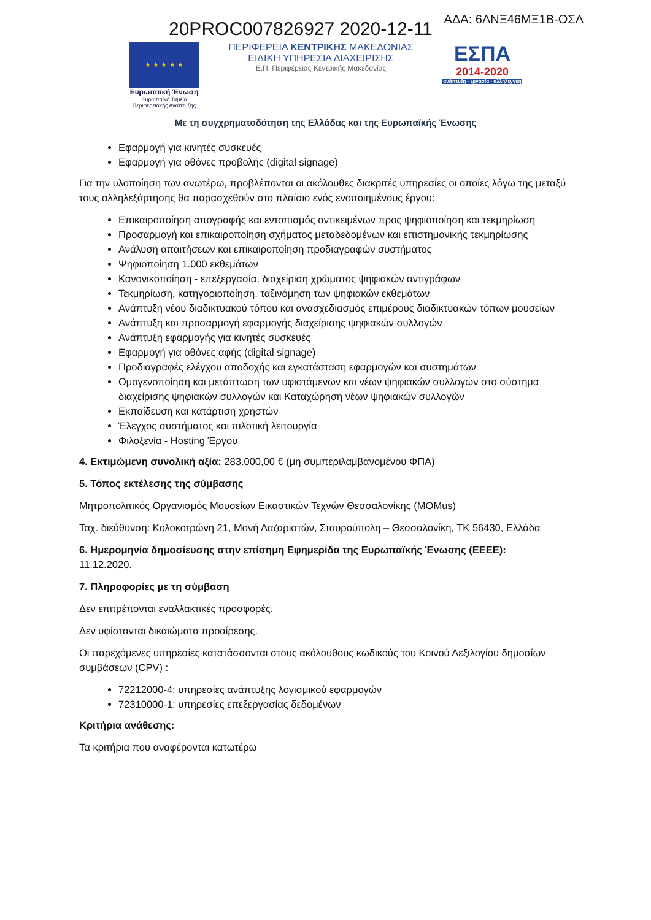ΑΔΑ: 6ΛΝΞ46ΜΞ1Β-ΟΣΛ 20PROC007826927 2020-12-11
★ ★ ★ ★ ★
Ευρωπαϊκή Ένωση
Ευρωπαϊκό Ταμείο
Περιφερειακής Ανάπτυξης
ΠΕΡΙΦΕΡΕΙΑ ΚΕΝΤΡΙΚΗΣ ΜΑΚΕΔΟΝΙΑΣ
ΕΙΔΙΚΗ ΥΠΗΡΕΣΙΑ ΔΙΑΧΕΙΡΙΣΗΣ
Ε.Π. Περιφέρειας Κεντρικής Μακεδονίας
ΕΣΠΑ
2014-2020
ανάπτυξη - εργασία - αλληλεγγύη
Με τη συγχρηματοδότηση της Ελλάδας και της Ευρωπαϊκής Ένωσης
Εφαρμογή για κινητές συσκευές
Εφαρμογή για οθόνες προβολής (digital signage)
Για την υλοποίηση των ανωτέρω, προβλέπονται οι ακόλουθες διακριτές υπηρεσίες οι οποίες λόγω της μεταξύ τους αλληλεξάρτησης θα παρασχεθούν στο πλαίσιο ενός ενοποιημένους έργου:
Επικαιροποίηση απογραφής και εντοπισμός αντικειμένων προς ψηφιοποίηση και τεκμηρίωση
Προσαρμογή και επικαιροποίηση σχήματος μεταδεδομένων και επιστημονικής τεκμηρίωσης
Ανάλυση απαιτήσεων και επικαιροποίηση προδιαγραφών συστήματος
Ψηφιοποίηση 1.000 εκθεμάτων
Κανονικοποίηση - επεξεργασία, διαχείριση χρώματος ψηφιακών αντιγράφων
Τεκμηρίωση, κατηγοριοποίηση, ταξινόμηση των ψηφιακών εκθεμάτων
Ανάπτυξη νέου διαδικτυακού τόπου και ανασχεδιασμός επιμέρους διαδικτυακών τόπων μουσείων
Ανάπτυξη και προσαρμογή εφαρμογής διαχείρισης ψηφιακών συλλογών
Ανάπτυξη εφαρμογής για κινητές συσκευές
Εφαρμογή για οθόνες αφής (digital signage)
Προδιαγραφές ελέγχου αποδοχής και εγκατάσταση εφαρμογών και συστημάτων
Ομογενοποίηση και μετάπτωση των υφιστάμενων και νέων ψηφιακών συλλογών στο σύστημα διαχείρισης ψηφιακών συλλογών και Καταχώρηση νέων ψηφιακών συλλογών
Εκπαίδευση και κατάρτιση χρηστών
Έλεγχος συστήματος και πιλοτική λειτουργία
Φιλοξενία - Hosting Έργου
4. Εκτιμώμενη συνολική αξία: 283.000,00 € (μη συμπεριλαμβανομένου ΦΠΑ)
5. Τόπος εκτέλεσης της σύμβασης
Μητροπολιτικός Οργανισμός Μουσείων Εικαστικών Τεχνών Θεσσαλονίκης (MOMus)
Ταχ. διεύθυνση: Κολοκοτρώνη 21, Μονή Λαζαριστών, Σταυρούπολη – Θεσσαλονίκη, ΤΚ 56430, Ελλάδα
6. Ημερομηνία δημοσίευσης στην επίσημη Εφημερίδα της Ευρωπαϊκής Ένωσης (ΕΕΕΕ):
11.12.2020.
7. Πληροφορίες με τη σύμβαση
Δεν επιτρέπονται εναλλακτικές προσφορές.
Δεν υφίστανται δικαιώματα προαίρεσης.
Οι παρεχόμενες υπηρεσίες κατατάσσονται στους ακόλουθους κωδικούς του Κοινού Λεξιλογίου δημοσίων συμβάσεων (CPV) :
72212000-4: υπηρεσίες ανάπτυξης λογισμικού εφαρμογών
72310000-1: υπηρεσίες επεξεργασίας δεδομένων
Κριτήρια ανάθεσης:
Τα κριτήρια που αναφέρονται κατωτέρω